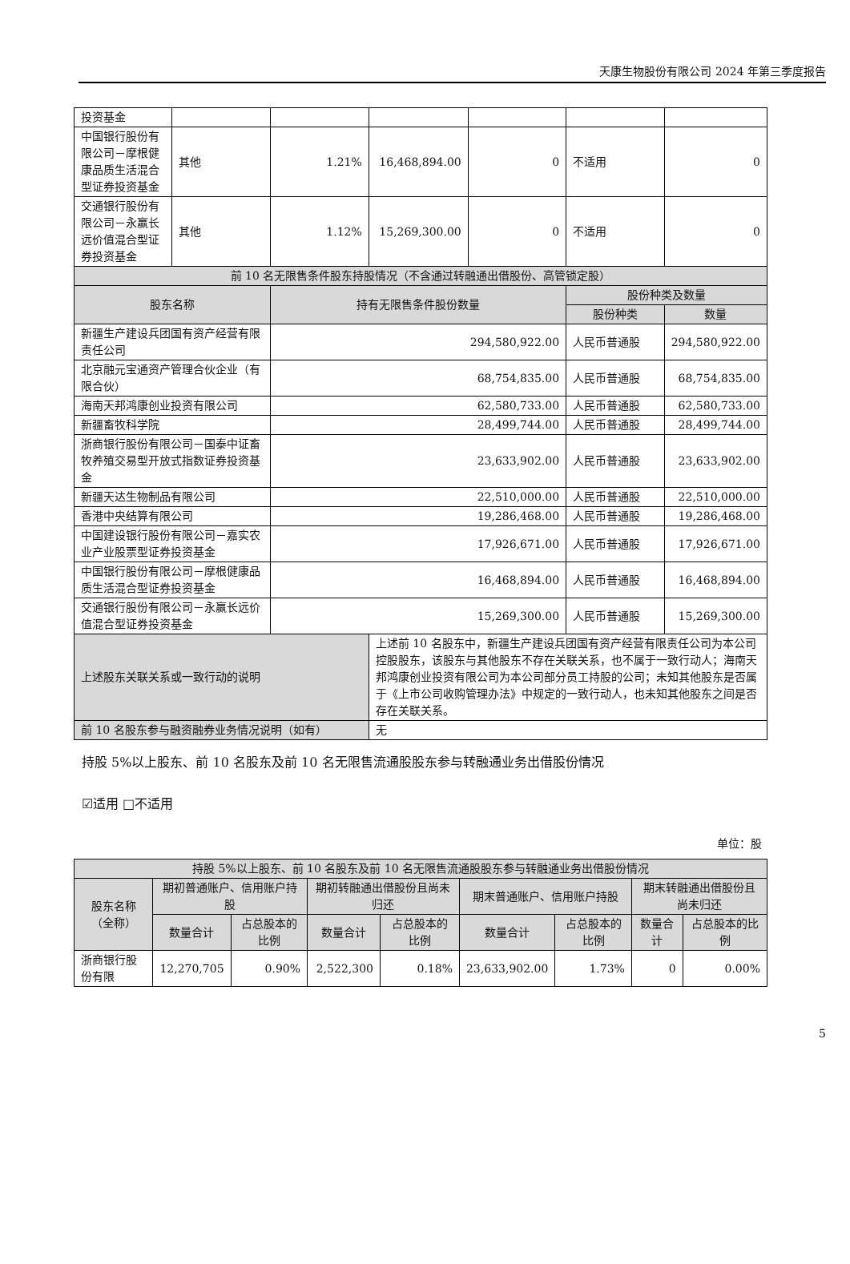天康生物股份有限公司 2024 年第三季度报告
| 投资基金 | | | | | | |
| 中国银行股份有限公司－摩根健康品质生活混合型证券投资基金 | 其他 | 1.21% | 16,468,894.00 | 0 | 不适用 | 0 |
| 交通银行股份有限公司－永赢长远价值混合型证券投资基金 | 其他 | 1.12% | 15,269,300.00 | 0 | 不适用 | 0 |
| 前 10 名无限售条件股东持股情况（不含通过转融通出借股份、高管锁定股） | | | | | | |
| 股东名称 | | 持有无限售条件股份数量 | | | 股份种类及数量 | |
| | | | | | 股份种类 | 数量 |
| 新疆生产建设兵团国有资产经营有限责任公司 | | 294,580,922.00 | | | 人民币普通股 | 294,580,922.00 |
| 北京融元宝通资产管理合伙企业（有限合伙） | | 68,754,835.00 | | | 人民币普通股 | 68,754,835.00 |
| 海南天邦鸿康创业投资有限公司 | | 62,580,733.00 | | | 人民币普通股 | 62,580,733.00 |
| 新疆畜牧科学院 | | 28,499,744.00 | | | 人民币普通股 | 28,499,744.00 |
| 浙商银行股份有限公司－国泰中证畜牧养殖交易型开放式指数证券投资基金 | | 23,633,902.00 | | | 人民币普通股 | 23,633,902.00 |
| 新疆天达生物制品有限公司 | | 22,510,000.00 | | | 人民币普通股 | 22,510,000.00 |
| 香港中央结算有限公司 | | 19,286,468.00 | | | 人民币普通股 | 19,286,468.00 |
| 中国建设银行股份有限公司－嘉实农业产业股票型证券投资基金 | | 17,926,671.00 | | | 人民币普通股 | 17,926,671.00 |
| 中国银行股份有限公司－摩根健康品质生活混合型证券投资基金 | | 16,468,894.00 | | | 人民币普通股 | 16,468,894.00 |
| 交通银行股份有限公司－永赢长远价值混合型证券投资基金 | | 15,269,300.00 | | | 人民币普通股 | 15,269,300.00 |
| 上述股东关联关系或一致行动的说明 | | | 上述前 10 名股东中，新疆生产建设兵团国有资产经营有限责任公司为本公司控股股东，该股东与其他股东不存在关联关系，也不属于一致行动人；海南天邦鸿康创业投资有限公司为本公司部分员工持股的公司；未知其他股东是否属于《上市公司收购管理办法》中规定的一致行动人，也未知其他股东之间是否存在关联关系。 | | | |
| 前 10 名股东参与融资融券业务情况说明（如有） | | | 无 | | | |
持股 5%以上股东、前 10 名股东及前 10 名无限售流通股股东参与转融通业务出借股份情况
☑适用 □不适用
单位：股
| 持股 5%以上股东、前 10 名股东及前 10 名无限售流通股股东参与转融通业务出借股份情况 | | | | | | | | |
| 股东名称（全称） | 期初普通账户、信用账户持股 | | 期初转融通出借股份且尚未归还 | | 期末普通账户、信用账户持股 | | 期末转融通出借股份且尚未归还 | |
| | 数量合计 | 占总股本的比例 | 数量合计 | 占总股本的比例 | 数量合计 | 占总股本的比例 | 数量合计 | 占总股本的比例 |
| 浙商银行股份有限 | 12,270,705 | 0.90% | 2,522,300 | 0.18% | 23,633,902.00 | 1.73% | 0 | 0.00% |
5